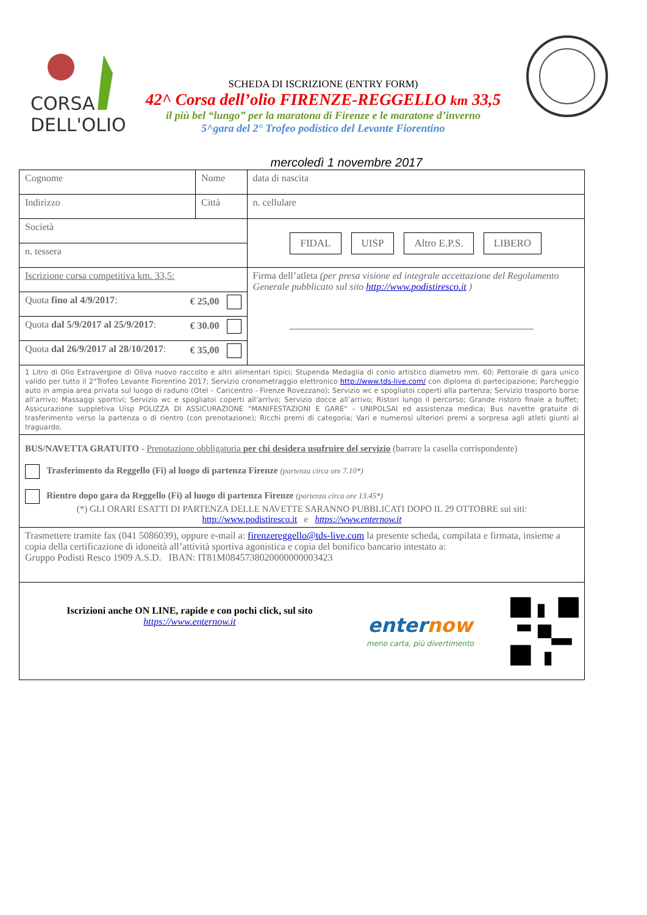CORSA
DELL'OLIO
SCHEDA DI ISCRIZIONE (ENTRY FORM)
42^ Corsa dell’olio FIRENZE-REGGELLO km 33,5
il più bel “lungo” per la maratona di Firenze e le maratone d’inverno
5^gara del 2° Trofeo podistico del Levante Fiorentino
mercoledì 1 novembre 2017
| Cognome | Nome | | data di nascita |
| Indirizzo | Città | | n. cellulare |
| Società | | FIDAL UISP Altro E.P.S. LIBERO | |
| n. tessera | | | |
| Iscrizione corsa competitiva km. 33,5: | | Firma dell’atleta (per presa visione ed integrale accettazione del Regolamento Generale pubblicato sul sito http://www.podistiresco.it ) | |
| Quota fino al 4/9/2017 : € 25,00 | | | |
| Quota dal 5/9/2017 al 25/9/2017 : € 30.00 | | | |
| Quota dal 26/9/2017 al 28/10/2017 : € 35,00 | | | |
| 1 Litro di Olio Extravergine di Oliva nuovo raccolto e altri alimentari tipici; Stupenda Medaglia di conio artistico diametro mm. 60; Pettorale di gara unico valido per tutto il 2°Trofeo Levante Fiorentino 2017; Servizio cronometraggio elettronico http://www.tds-live.com/ con diploma di partecipazione; Parcheggio auto in ampia area privata sul luogo di raduno (Otel – Caricentro - Firenze Rovezzano); Servizio wc e spogliatoi coperti alla partenza; Servizio trasporto borse all’arrivo; Massaggi sportivi; Servizio wc e spogliatoi coperti all’arrivo; Servizio docce all’arrivo; Ristori lungo il percorso; Grande ristoro finale a buffet; Assicurazione suppletiva Uisp POLIZZA DI ASSICURAZIONE "MANIFESTAZIONI E GARE" – UNIPOLSAI ed assistenza medica; Bus navette gratuite di trasferimento verso la partenza o di rientro (con prenotazione); Ricchi premi di categoria; Vari e numerosi ulteriori premi a sorpresa agli atleti giunti al traguardo. | | | |
| BUS/NAVETTA GRATUITO - Prenotazione obbligatoria per chi desidera usufruire del servizio (barrare la casella corrispondente) Trasferimento da Reggello (Fi) al luogo di partenza Firenze (partenza circa ore 7.10*) Rientro dopo gara da Reggello (Fi) al luogo di partenza Firenze (partenza circa ore 13.45*) (*) GLI ORARI ESATTI DI PARTENZA DELLE NAVETTE SARANNO PUBBLICATI DOPO IL 29 OTTOBRE sui siti: http://www.podistiresco.it e https://www.enternow.it | | | |
| Trasmettere tramite fax (041 5086039), oppure e-mail a: firenzereggello@tds-live.com la presente scheda, compilata e firmata, insieme a copia della certificazione di idoneità all’attività sportiva agonistica e copia del bonifico bancario intestato a: Gruppo Podisti Resco 1909 A.S.D. IBAN: IT81M0845738020000000003423 | | | |
| Iscrizioni anche ON LINE, rapide e con pochi click, sul sito https://www.enternow.it enter now meno carta, più divertimento | | | |